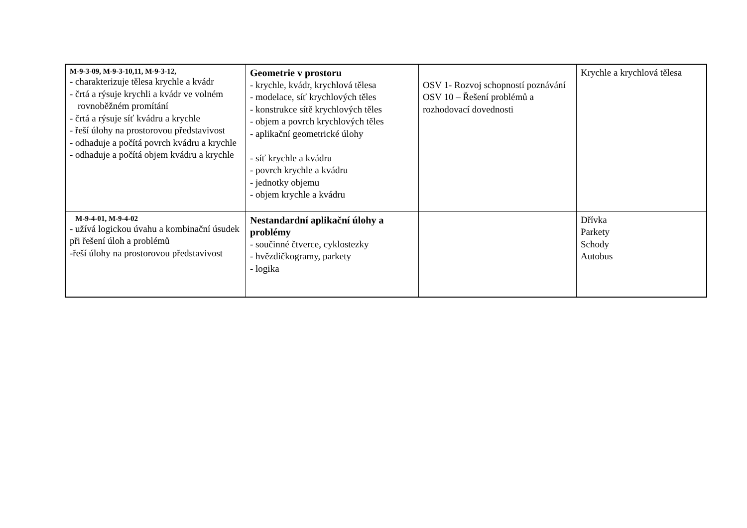| M-9-3-09, M-9-3-10,11, M-9-3-12, - charakterizuje tělesa krychle a kvádr - črtá a rýsuje krychli a kvádr ve volném rovnoběžném promítání - črtá a rýsuje síť kvádru a krychle - řeší úlohy na prostorovou představivost - odhaduje a počítá povrch kvádru a krychle - odhaduje a počítá objem kvádru a krychle | Geometrie v prostoru - krychle, kvádr, krychlová tělesa - modelace, síť krychlových těles - konstrukce sítě krychlových těles - objem a povrch krychlových těles - aplikační geometrické úlohy - síť krychle a kvádru - povrch krychle a kvádru - jednotky objemu - objem krychle a kvádru | OSV 1- Rozvoj schopností poznávání OSV 10 – Řešení problémů a rozhodovací dovednosti | Krychle a krychlová tělesa |
| M-9-4-01, M-9-4-02 - užívá logickou úvahu a kombinační úsudek při řešení úloh a problémů -řeší úlohy na prostorovou představivost | Nestandardní aplikační úlohy a problémy - součinné čtverce, cyklostezky - hvězdičkogramy, parkety - logika | | Dřívka Parkety Schody Autobus |